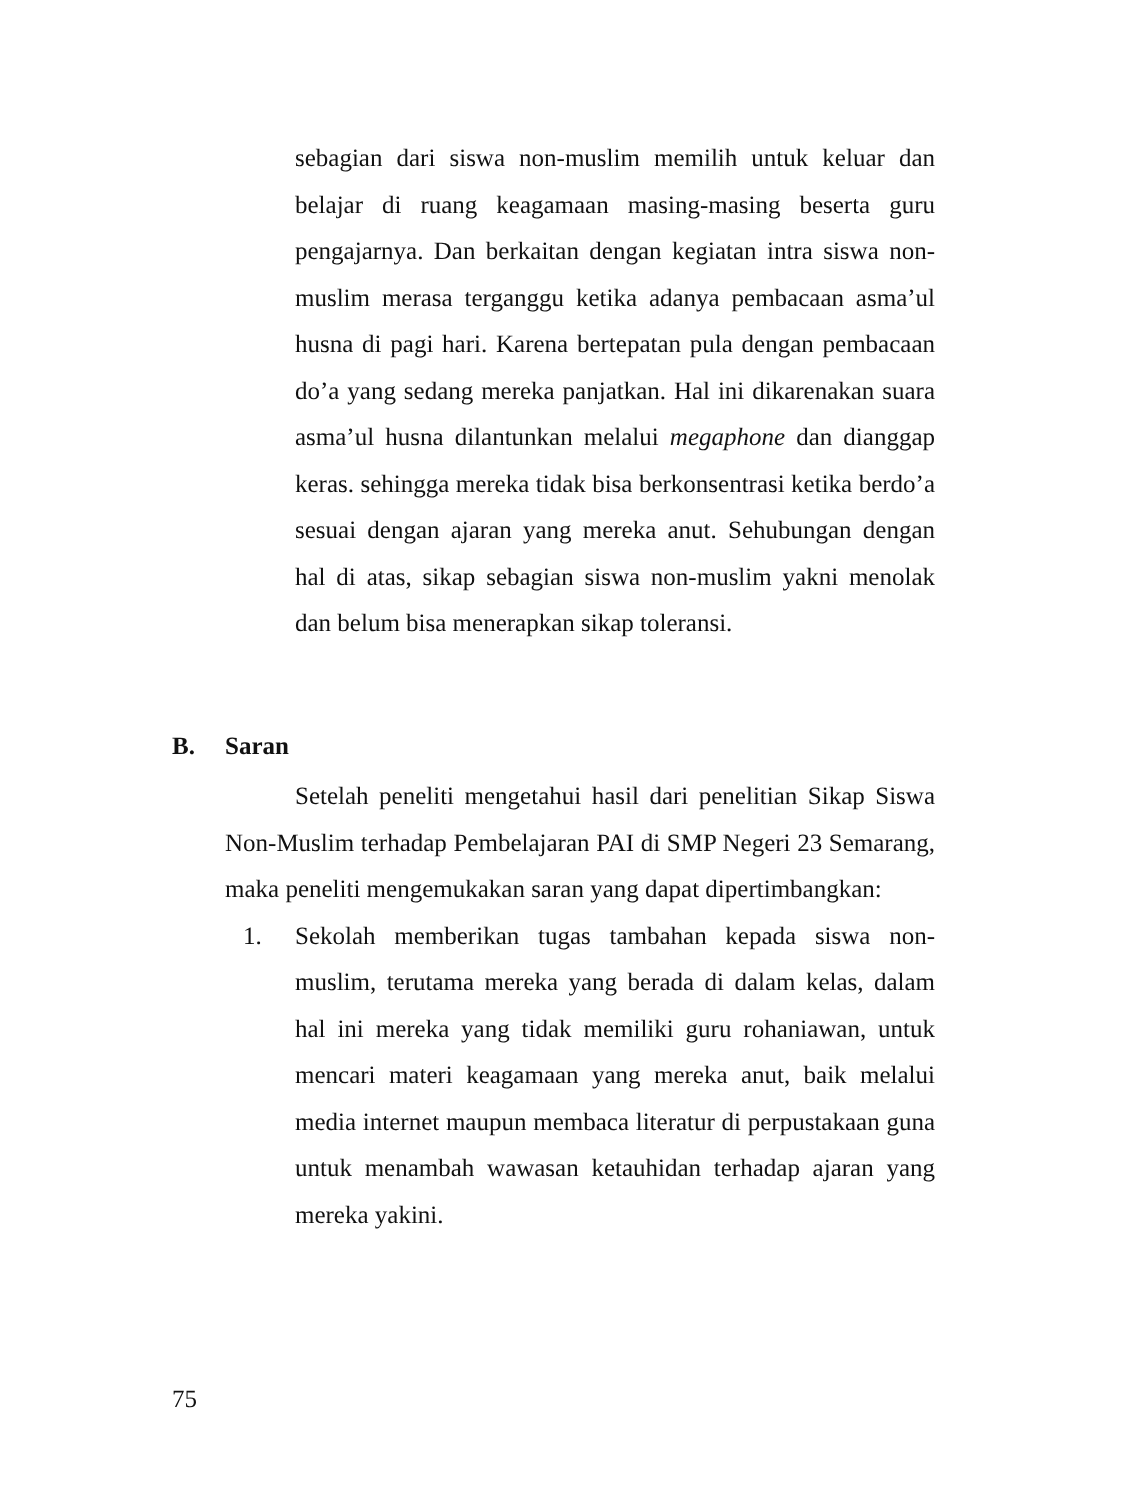sebagian dari siswa non-muslim memilih untuk keluar dan belajar di ruang keagamaan masing-masing beserta guru pengajarnya. Dan berkaitan dengan kegiatan intra siswa non-muslim merasa terganggu ketika adanya pembacaan asma’ul husna di pagi hari. Karena bertepatan pula dengan pembacaan do’a yang sedang mereka panjatkan. Hal ini dikarenakan suara asma’ul husna dilantunkan melalui megaphone dan dianggap keras. sehingga mereka tidak bisa berkonsentrasi ketika berdo’a sesuai dengan ajaran yang mereka anut. Sehubungan dengan hal di atas, sikap sebagian siswa non-muslim yakni menolak dan belum bisa menerapkan sikap toleransi.
B. Saran
Setelah peneliti mengetahui hasil dari penelitian Sikap Siswa Non-Muslim terhadap Pembelajaran PAI di SMP Negeri 23 Semarang, maka peneliti mengemukakan saran yang dapat dipertimbangkan:
1. Sekolah memberikan tugas tambahan kepada siswa non-muslim, terutama mereka yang berada di dalam kelas, dalam hal ini mereka yang tidak memiliki guru rohaniawan, untuk mencari materi keagamaan yang mereka anut, baik melalui media internet maupun membaca literatur di perpustakaan guna untuk menambah wawasan ketauhidan terhadap ajaran yang mereka yakini.
75